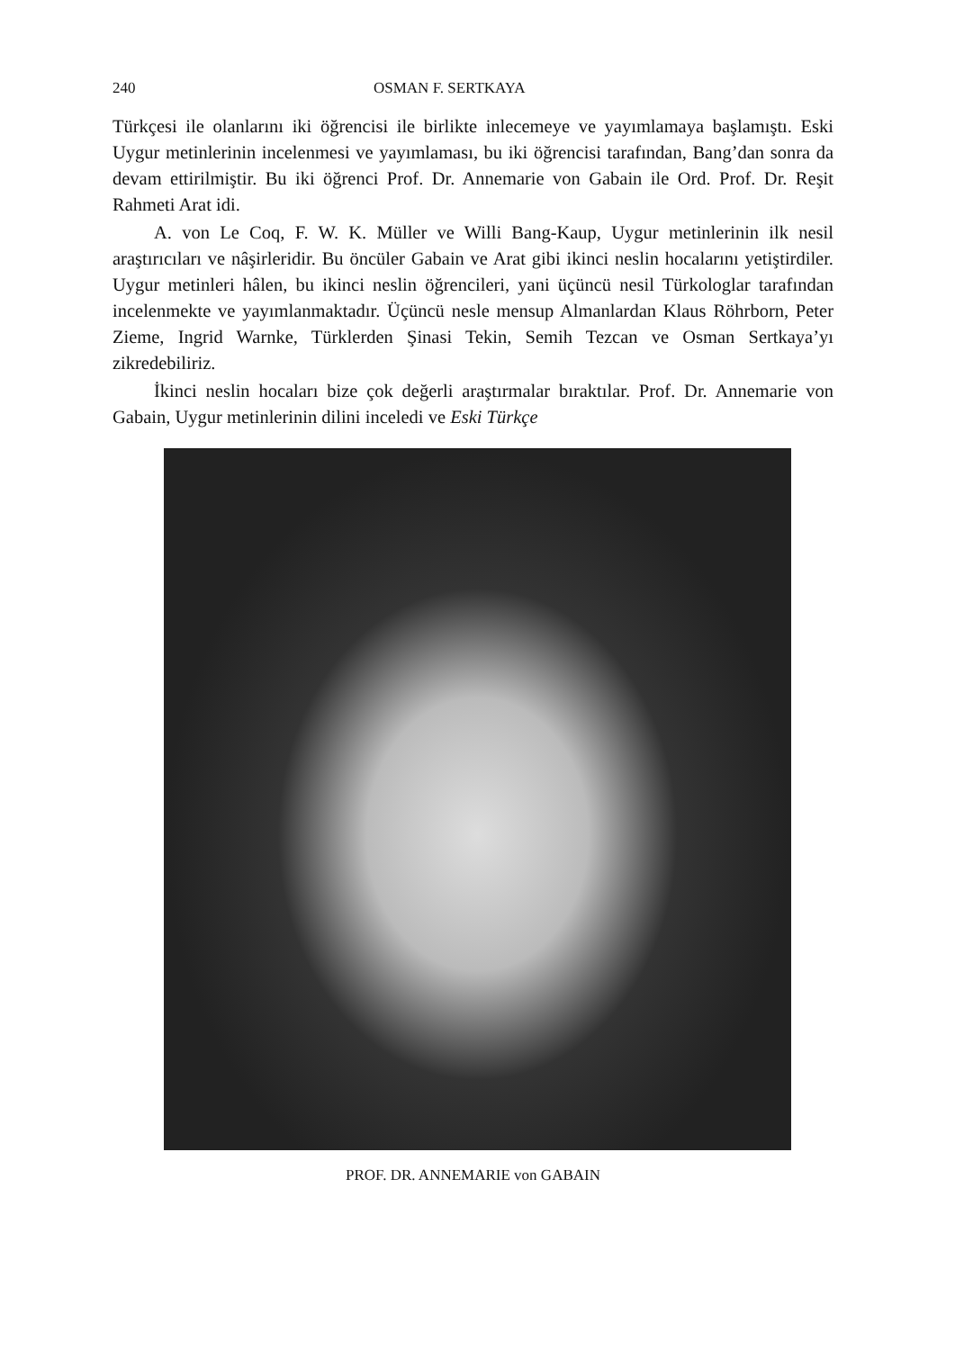240 OSMAN F. SERTKAYA
Türkçesi ile olanlarını iki öğrencisi ile birlikte inlecemeye ve yayımlamaya başlamıştı. Eski Uygur metinlerinin incelenmesi ve yayımlaması, bu iki öğrencisi tarafından, Bang’dan sonra da devam ettirilmiştir. Bu iki öğrenci Prof. Dr. Annemarie von Gabain ile Ord. Prof. Dr. Reşit Rahmeti Arat idi.
A. von Le Coq, F. W. K. Müller ve Willi Bang-Kaup, Uygur metinlerinin ilk nesil araştırıcıları ve nâşirleridir. Bu öncüler Gabain ve Arat gibi ikinci neslin hocalarını yetiştirdiler. Uygur metinleri hâlen, bu ikinci neslin öğrencileri, yani üçüncü nesil Türkologlar tarafından incelenmekte ve yayımlanmaktadır. Üçüncü nesle mensup Almanlardan Klaus Röhrborn, Peter Zieme, Ingrid Warnke, Türklerden Şinasi Tekin, Semih Tezcan ve Osman Sertkaya’yı zikredebiliriz.
İkinci neslin hocaları bize çok değerli araştırmalar bıraktılar. Prof. Dr. Annemarie von Gabain, Uygur metinlerinin dilini inceledi ve Eski Türkçe
PROF. DR. ANNEMARIE von GABAIN